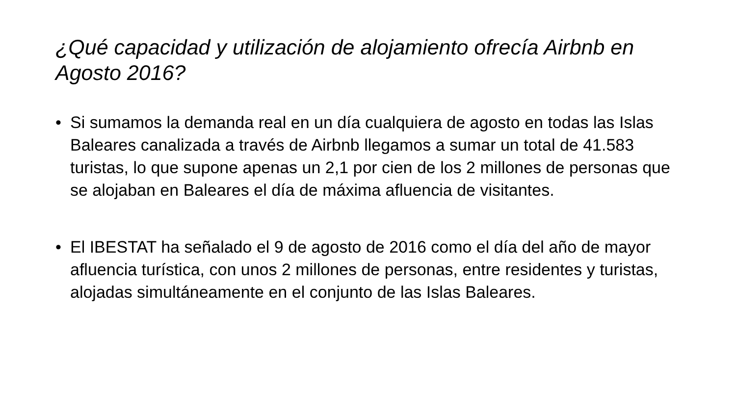¿Qué capacidad y utilización de alojamiento ofrecía Airbnb en Agosto 2016?
• Si sumamos la demanda real en un día cualquiera de agosto en todas las Islas Baleares canalizada a través de Airbnb llegamos a sumar un total de 41.583 turistas, lo que supone apenas un 2,1 por cien de los 2 millones de personas que se alojaban en Baleares el día de máxima afluencia de visitantes.
• El IBESTAT ha señalado el 9 de agosto de 2016 como el día del año de mayor afluencia turística, con unos 2 millones de personas, entre residentes y turistas, alojadas simultáneamente en el conjunto de las Islas Baleares.